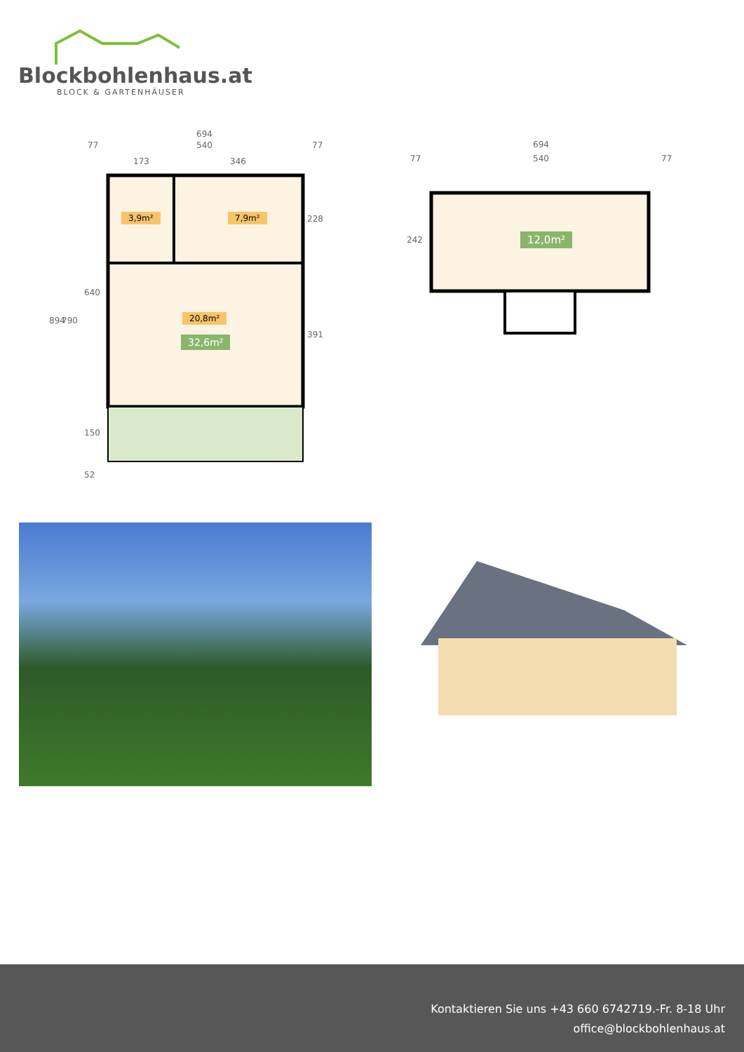Blockbohlenhaus.at
BLOCK & GARTENHÄUSER
694
540
77 77
173 346
894 790
640
150
52
228
391
3,9m² 7,9m²
20,8m²
32,6m²
694
540
77 77
242 12,0m²
Kontaktieren Sie uns +43 660 6742719.-Fr. 8-18 Uhr
office@blockbohlenhaus.at